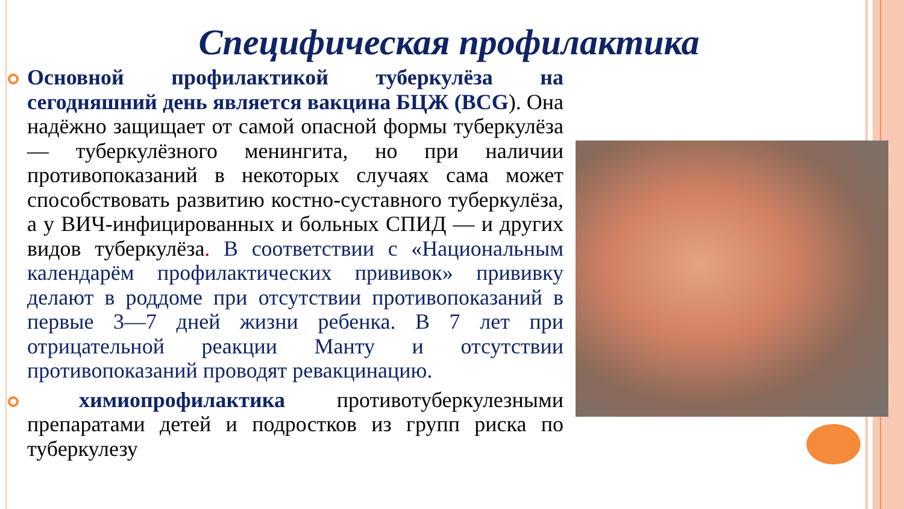Специфическая профилактика
Основной профилактикой туберкулёза на сегодняшний день является вакцина БЦЖ (BCG). Она надёжно защищает от самой опасной формы туберкулёза — туберкулёзного менингита, но при наличии противопоказаний в некоторых случаях сама может способствовать развитию костно-суставного туберкулёза, а у ВИЧ-инфицированных и больных СПИД — и других видов туберкулёза. В соответствии с «Национальным календарём профилактических прививок» прививку делают в роддоме при отсутствии противопоказаний в первые 3—7 дней жизни ребенка. В 7 лет при отрицательной реакции Манту и отсутствии противопоказаний проводят ревакцинацию.
химиопрофилактика противотуберкулезными препаратами детей и подростков из групп риска по туберкулезу